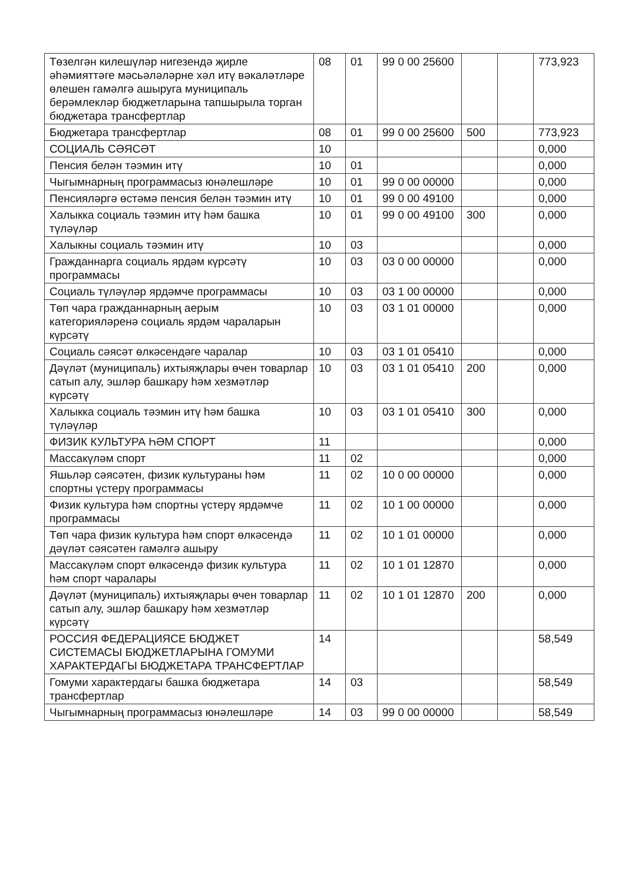| Төзелгән килешүләр нигезендә җирле әһәмияттәге мәсьәләләрне хәл итү вәкаләтләре өлешен гамәлгә ашыруга муниципаль берәмлекләр бюджетларына тапшырыла торган бюджетара трансфертлар | 08 | 01 | 99 0 00 25600 | | | 773,923 |
| Бюджетара трансфертлар | 08 | 01 | 99 0 00 25600 | 500 | | 773,923 |
| СОЦИАЛЬ СӘЯСӘТ | 10 | | | | | 0,000 |
| Пенсия белән тәэмин итү | 10 | 01 | | | | 0,000 |
| Чыгымнарның программасыз юнәлешләре | 10 | 01 | 99 0 00 00000 | | | 0,000 |
| Пенсияләргә өстәмә пенсия белән тәэмин итү | 10 | 01 | 99 0 00 49100 | | | 0,000 |
| Халыкка социаль тәэмин итү һәм башка түләүләр | 10 | 01 | 99 0 00 49100 | 300 | | 0,000 |
| Халыкны социаль тәэмин итү | 10 | 03 | | | | 0,000 |
| Гражданнарга социаль ярдәм күрсәтү программасы | 10 | 03 | 03 0 00 00000 | | | 0,000 |
| Социаль түләүләр ярдәмче программасы | 10 | 03 | 03 1 00 00000 | | | 0,000 |
| Төп чара гражданнарның аерым категорияләренә социаль ярдәм чараларын күрсәтү | 10 | 03 | 03 1 01 00000 | | | 0,000 |
| Социаль сәясәт өлкәсендәге чаралар | 10 | 03 | 03 1 01 05410 | | | 0,000 |
| Дәүләт (муниципаль) ихтыяҗлары өчен товарлар сатып алу, эшләр башкару һәм хезмәтләр күрсәтү | 10 | 03 | 03 1 01 05410 | 200 | | 0,000 |
| Халыкка социаль тәэмин итү һәм башка түләүләр | 10 | 03 | 03 1 01 05410 | 300 | | 0,000 |
| ФИЗИК КУЛЬТУРА ҺӘМ СПОРТ | 11 | | | | | 0,000 |
| Массакүләм спорт | 11 | 02 | | | | 0,000 |
| Яшьләр сәясәтен, физик культураны һәм спортны үстерү программасы | 11 | 02 | 10 0 00 00000 | | | 0,000 |
| Физик культура һәм спортны үстерү ярдәмче программасы | 11 | 02 | 10 1 00 00000 | | | 0,000 |
| Төп чара физик культура һәм спорт өлкәсендә дәүләт сәясәтен гамәлгә ашыру | 11 | 02 | 10 1 01 00000 | | | 0,000 |
| Массакүләм спорт өлкәсендә физик культура һәм спорт чаралары | 11 | 02 | 10 1 01 12870 | | | 0,000 |
| Дәүләт (муниципаль) ихтыяҗлары өчен товарлар сатып алу, эшләр башкару һәм хезмәтләр күрсәтү | 11 | 02 | 10 1 01 12870 | 200 | | 0,000 |
| РОССИЯ ФЕДЕРАЦИЯСЕ БЮДЖЕТ СИСТЕМАСЫ БЮДЖЕТЛАРЫНА ГОМУМИ ХАРАКТЕРДАГЫ БЮДЖЕТАРА ТРАНСФЕРТЛАР | 14 | | | | | 58,549 |
| Гомуми характердагы башка бюджетара трансфертлар | 14 | 03 | | | | 58,549 |
| Чыгымнарның программасыз юнәлешләре | 14 | 03 | 99 0 00 00000 | | | 58,549 |